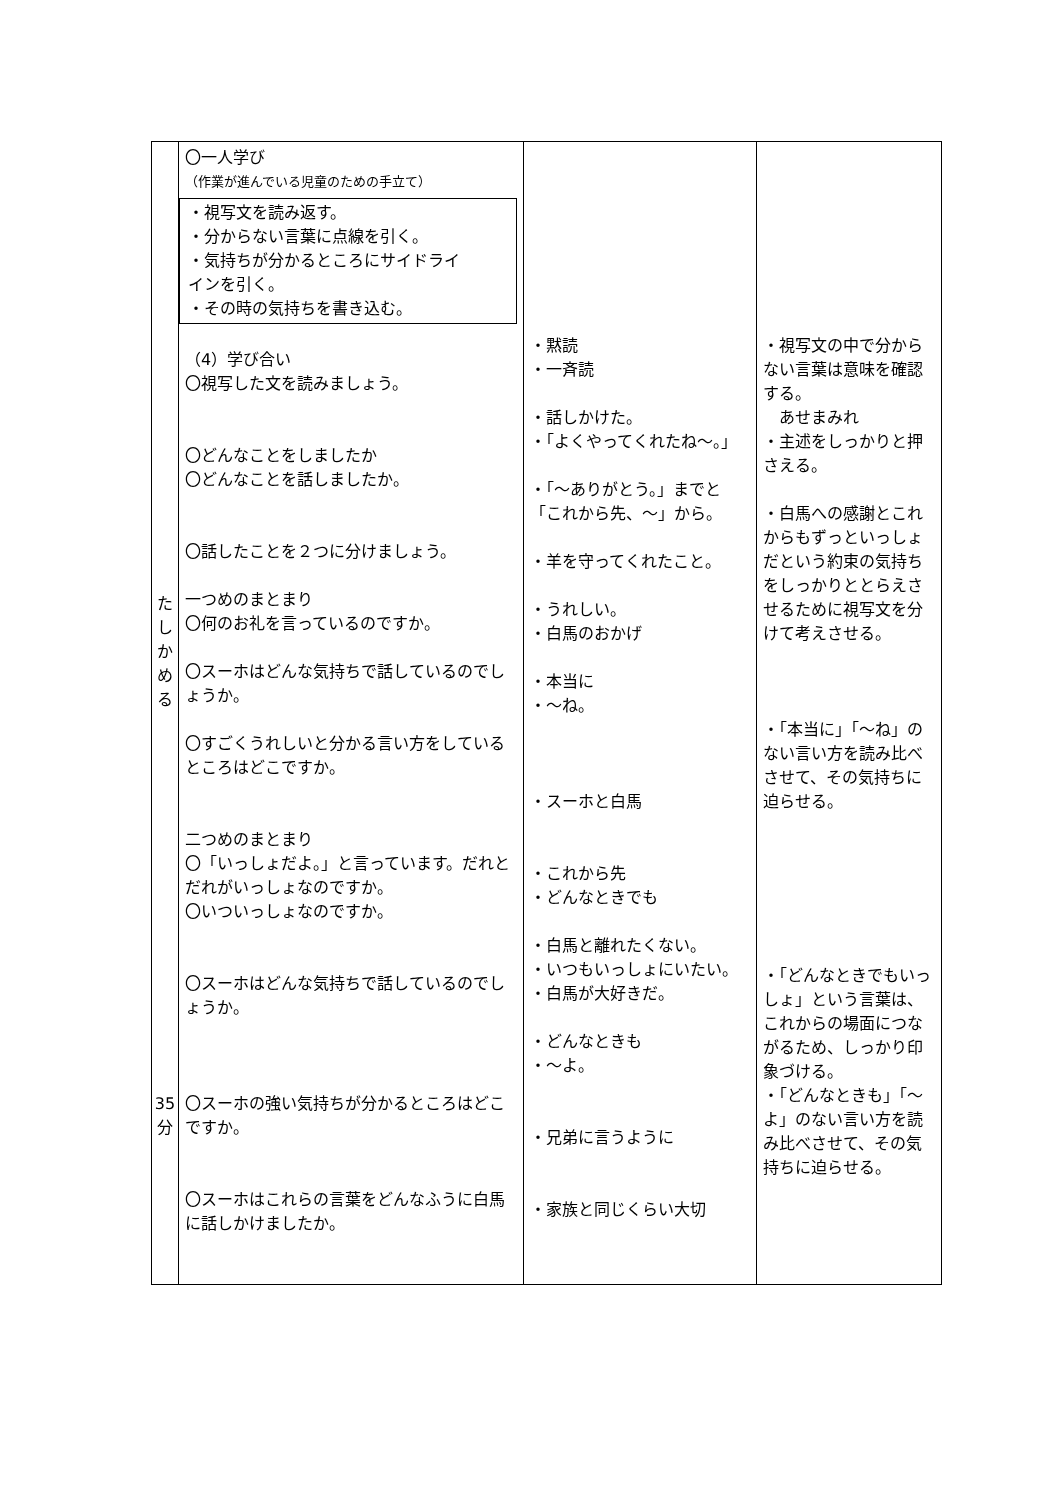| た し か め る 35 分 | 〇一人学び （作業が進んでいる児童のための手立て） ・視写文を読み返す。 ・分からない言葉に点線を引く。 ・気持ちが分かるところにサイドライ インを引く。 ・その時の気持ちを書き込む。 （4）学び合い 〇視写した文を読みましょう。 〇どんなことをしましたか 〇どんなことを話しましたか。 〇話したことを２つに分けましょう。 一つめのまとまり 〇何のお礼を言っているのですか。 〇スーホはどんな気持ちで話しているのでしょうか。 〇すごくうれしいと分かる言い方をしているところはどこですか。 二つめのまとまり 〇「いっしょだよ。」と言っています。だれとだれがいっしょなのですか。 〇いついっしょなのですか。 〇スーホはどんな気持ちで話しているのでしょうか。 〇スーホの強い気持ちが分かるところはどこですか。 〇スーホはこれらの言葉をどんなふうに白馬に話しかけましたか。 | ・黙読 ・一斉読 ・話しかけた。 ・「よくやってくれたね〜。」 ・「〜ありがとう。」までと「これから先、〜」から。 ・羊を守ってくれたこと。 ・うれしい。 ・白馬のおかげ ・本当に ・〜ね。 ・スーホと白馬 ・これから先 ・どんなときでも ・白馬と離れたくない。 ・いつもいっしょにいたい。 ・白馬が大好きだ。 ・どんなときも ・〜よ。 ・兄弟に言うように ・家族と同じくらい大切 | ・視写文の中で分からない言葉は意味を確認する。 あせまみれ ・主述をしっかりと押さえる。 ・白馬への感謝とこれからもずっといっしょだという約束の気持ちをしっかりととらえさせるために視写文を分けて考えさせる。 ・「本当に」「〜ね」のない言い方を読み比べさせて、その気持ちに迫らせる。 ・「どんなときでもいっしょ」という言葉は、これからの場面につながるため、しっかり印象づける。 ・「どんなときも」「〜よ」のない言い方を読み比べさせて、その気持ちに迫らせる。 |